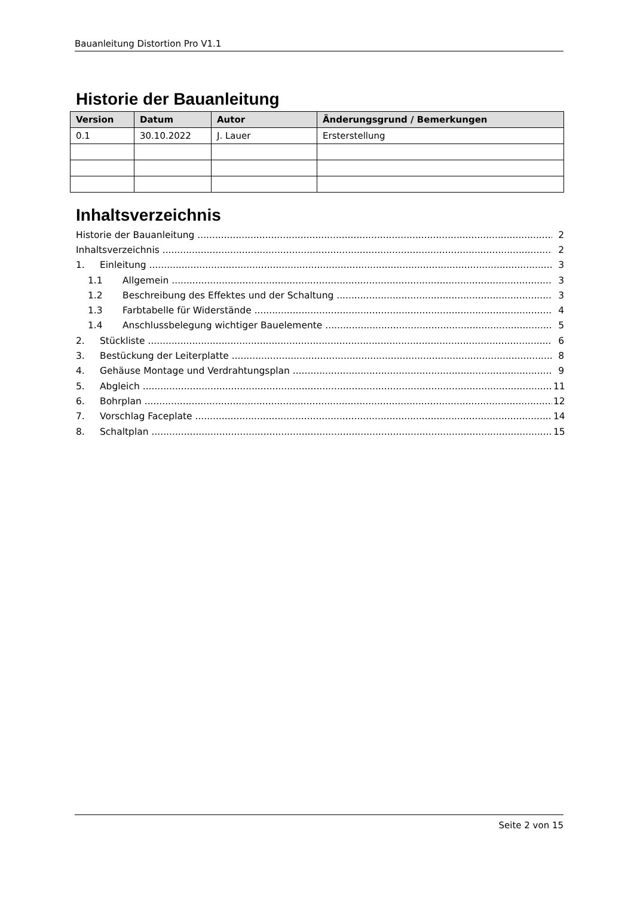Bauanleitung Distortion Pro V1.1
Historie der Bauanleitung
| Version | Datum | Autor | Änderungsgrund / Bemerkungen |
| --- | --- | --- | --- |
| 0.1 | 30.10.2022 | J. Lauer | Ersterstellung |
Inhaltsverzeichnis
Historie der Bauanleitung 2
Inhaltsverzeichnis 2
1. Einleitung 3
1.1 Allgemein 3
1.2 Beschreibung des Effektes und der Schaltung 3
1.3 Farbtabelle für Widerstände 4
1.4 Anschlussbelegung wichtiger Bauelemente 5
2. Stückliste 6
3. Bestückung der Leiterplatte 8
4. Gehäuse Montage und Verdrahtungsplan 9
5. Abgleich 11
6. Bohrplan 12
7. Vorschlag Faceplate 14
8. Schaltplan 15
Seite 2 von 15